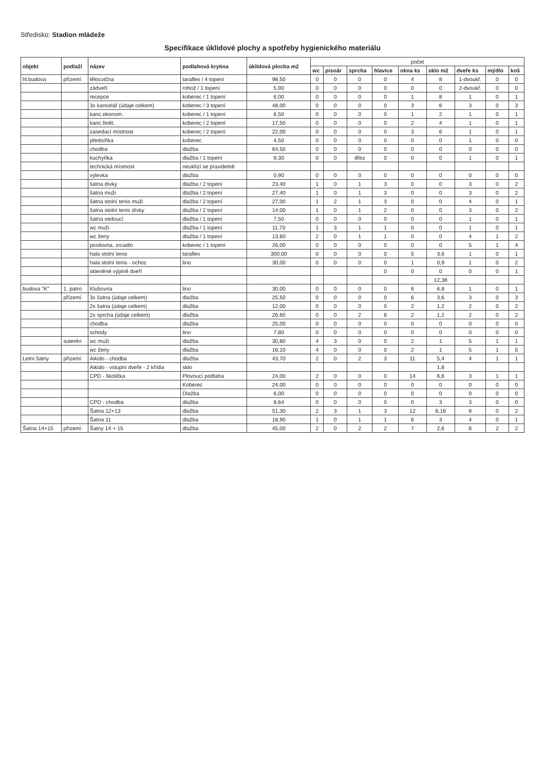Středisko: Stadion mládeže
Specifikace úklidové plochy a spotřeby hygienického materiálu
| objekt | podlaží | název | podlahová krytina | úklidová plocha m2 | počet | | | | | | | | |
| --- | --- | --- | --- | --- | --- | --- | --- | --- | --- | --- | --- | --- | --- |
| | | | | | wc | pisoár | sprcha | hlavice | okna ks | sklo m2 | dveře ks | mýdlo | koš |
| hl.budova | přízemí | tělocvična | taraflex / 4 topení | 98,50 | 0 | 0 | 0 | 0 | 4 | 8 | 1-dvoukř. | 0 | 0 |
| | | zádveří | rohož / 1 topení | 5,90 | 0 | 0 | 0 | 0 | 0 | 0 | 2-dvoukř. | 0 | 0 |
| | | recepce | koberec / 1 topení | 6,00 | 0 | 0 | 0 | 0 | 1 | 8 | 1 | 0 | 1 |
| | | 3x kancelář (údaje celkem) | koberec / 3 topení | 48,00 | 0 | 0 | 0 | 0 | 3 | 6 | 3 | 0 | 3 |
| | | kanc.ekonom. | koberec / 1 topení | 6,50 | 0 | 0 | 0 | 0 | 1 | 2 | 1 | 0 | 1 |
| | | kanc.ředit. | koberec / 2 topení | 17,50 | 0 | 0 | 0 | 0 | 2 | 4 | 1 | 0 | 1 |
| | | zasedací místnost | koberec / 2 topení | 22,00 | 0 | 0 | 0 | 0 | 3 | 6 | 1 | 0 | 1 |
| | | předsíňka | koberec | 4,50 | 0 | 0 | 0 | 0 | 0 | 0 | 1 | 0 | 0 |
| | | chodba | dlažba | 64,50 | 0 | 0 | 0 | 0 | 0 | 0 | 0 | 0 | 0 |
| | | kuchyňka | dlažba / 1 topení | 9,30 | 0 | 0 | dřez | 0 | 0 | 0 | 1 | 0 | 1 |
| | | technická místnost | neuklízí se pravidelně | | | | | | | | | | |
| | | výlevka | dlažba | 0,90 | 0 | 0 | 0 | 0 | 0 | 0 | 0 | 0 | 0 |
| | | šatna dívky | dlažba / 2 topení | 23,40 | 1 | 0 | 1 | 3 | 0 | 0 | 3 | 0 | 2 |
| | | šatna muži | dlažba / 2 topení | 27,40 | 1 | 0 | 1 | 3 | 0 | 0 | 3 | 0 | 2 |
| | | šatna stolní tenis muži | dlažba / 2 topení | 27,00 | 1 | 2 | 1 | 3 | 0 | 0 | 4 | 0 | 1 |
| | | šatna stolní tenis dívky | dlažba / 2 topení | 14,00 | 1 | 0 | 1 | 2 | 0 | 0 | 3 | 0 | 2 |
| | | šatna vedoucí | dlažba / 1 topení | 7,50 | 0 | 0 | 0 | 0 | 0 | 0 | 1 | 0 | 1 |
| | | wc muži | dlažba / 1 topení | 11,70 | 1 | 3 | 1 | 1 | 0 | 0 | 1 | 0 | 1 |
| | | wc ženy | dlažba / 1 topení | 13,60 | 2 | 0 | 1 | 1 | 0 | 0 | 4 | 1 | 2 |
| | | posilovna, zrcadlo | koberec / 1 topení | 26,00 | 0 | 0 | 0 | 0 | 0 | 0 | 5 | 1 | 4 |
| | | hala stolní tenis | taraflex | 300,00 | 0 | 0 | 0 | 0 | 5 | 3,6 | 1 | 0 | 1 |
| | | hala stolní tenis - ochoz | lino | 30,00 | 0 | 0 | 0 | 0 | 1 | 0,9 | 1 | 0 | 2 |
| | | skleněné výplně dveří | | | | | | 0 | 0 | 0 | 0 | 0 | 1 |
| | | | | | | | | | | 12,38 | | | |
| budova "K" | 1. patro | Klubovna | lino | 30,00 | 0 | 0 | 0 | 0 | 6 | 6,8 | 1 | 0 | 1 |
| | přízemí | 3x šatna (údaje celkem) | dlažba | 25,50 | 0 | 0 | 0 | 0 | 6 | 3,6 | 3 | 0 | 3 |
| | | 2x šatna (údaje celkem) | dlažba | 12,00 | 0 | 0 | 0 | 0 | 2 | 1,2 | 2 | 0 | 2 |
| | | 2x sprcha (údaje celkem) | dlažba | 26,60 | 0 | 0 | 2 | 6 | 2 | 1,2 | 2 | 0 | 2 |
| | | chodba | dlažba | 25,00 | 0 | 0 | 0 | 0 | 0 | 0 | 0 | 0 | 0 |
| | | schody | lino | 7,80 | 0 | 0 | 0 | 0 | 0 | 0 | 0 | 0 | 0 |
| | suterén | wc muži | dlažba | 30,80 | 4 | 3 | 0 | 0 | 2 | 1 | 5 | 1 | 1 |
| | | wc ženy | dlažba | 16,10 | 4 | 0 | 0 | 0 | 2 | 1 | 5 | 1 | 5 |
| Letní šatny | přízemí | Aikido - chodba | dlažba | 43,70 | 2 | 0 | 2 | 3 | 11 | 5,4 | 4 | 1 | 1 |
| | | Aikido - vstupní dveře - 2 křídla | sklo | | | | | | | 1,8 | | | |
| | | CPD - školička | Plovoucí podlaha | 24,00 | 2 | 0 | 0 | 0 | 14 | 6,6 | 3 | 1 | 1 |
| | | | Koberec | 24,00 | 0 | 0 | 0 | 0 | 0 | 0 | 0 | 0 | 0 |
| | | | Dlažba | 6,00 | 0 | 0 | 0 | 0 | 0 | 0 | 0 | 0 | 0 |
| | | CPD - chodba | dlažba | 8,64 | 0 | 0 | 0 | 0 | 0 | 3 | 3 | 0 | 0 |
| | | Šatna 12+13 | dlažba | 51,30 | 2 | 3 | 1 | 3 | 12 | 6,18 | 8 | 0 | 2 |
| | | Šatna 11 | dlažba | 18,90 | 1 | 0 | 1 | 1 | 6 | 3 | 4 | 0 | 1 |
| Šatna 14+15 | přízemí | Šatny 14 + 15 | dlažba | 45,00 | 2 | 0 | 2 | 2 | 7 | 2,6 | 6 | 2 | 2 |